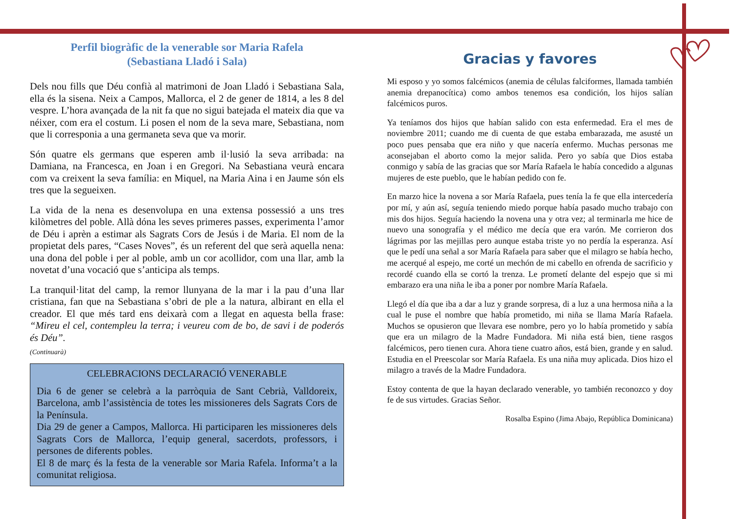Perfil biogràfic de la venerable sor Maria Rafela
(Sebastiana Lladó i Sala)
Dels nou fills que Déu confià al matrimoni de Joan Lladó i Sebastiana Sala, ella és la sisena. Neix a Campos, Mallorca, el 2 de gener de 1814, a les 8 del vespre. L’hora avançada de la nit fa que no sigui batejada el mateix dia que va néixer, com era el costum. Li posen el nom de la seva mare, Sebastiana, nom que li corresponia a una germaneta seva que va morir.
Són quatre els germans que esperen amb il·lusió la seva arribada: na Damiana, na Francesca, en Joan i en Gregori. Na Sebastiana veurà encara com va creixent la seva família: en Miquel, na Maria Aina i en Jaume són els tres que la segueixen.
La vida de la nena es desenvolupa en una extensa possessió a uns tres kilòmetres del poble. Allà dóna les seves primeres passes, experimenta l’amor de Déu i aprèn a estimar als Sagrats Cors de Jesús i de Maria. El nom de la propietat dels pares, “Cases Noves”, és un referent del que serà aquella nena: una dona del poble i per al poble, amb un cor acollidor, com una llar, amb la novetat d’una vocació que s’anticipa als temps.
La tranquil·litat del camp, la remor llunyana de la mar i la pau d’una llar cristiana, fan que na Sebastiana s’obri de ple a la natura, albirant en ella el creador. El que més tard ens deixarà com a llegat en aquesta bella frase: “Mireu el cel, contempleu la terra; i veureu com de bo, de savi i de poderós és Déu”.
(Continuarà)
CELEBRACIONS DECLARACIÓ VENERABLE
Dia 6 de gener se celebrà a la parròquia de Sant Cebrià, Valldoreix, Barcelona, amb l’assistència de totes les missioneres dels Sagrats Cors de la Península.
Dia 29 de gener a Campos, Mallorca. Hi participaren les missioneres dels Sagrats Cors de Mallorca, l’equip general, sacerdots, professors, i persones de diferents pobles.
El 8 de març és la festa de la venerable sor Maria Rafela. Informa’t a la comunitat religiosa.
Gracias y favores
Mi esposo y yo somos falcémicos (anemia de células falciformes, llamada también anemia drepanocítica) como ambos tenemos esa condición, los hijos salían falcémicos puros.
Ya teníamos dos hijos que habían salido con esta enfermedad. Era el mes de noviembre 2011; cuando me di cuenta de que estaba embarazada, me asusté un poco pues pensaba que era niño y que nacería enfermo. Muchas personas me aconsejaban el aborto como la mejor salida. Pero yo sabía que Dios estaba conmigo y sabía de las gracias que sor María Rafaela le había concedido a algunas mujeres de este pueblo, que le habían pedido con fe.
En marzo hice la novena a sor María Rafaela, pues tenía la fe que ella intercedería por mí, y aún así, seguía teniendo miedo porque había pasado mucho trabajo con mis dos hijos. Seguía haciendo la novena una y otra vez; al terminarla me hice de nuevo una sonografía y el médico me decía que era varón. Me corrieron dos lágrimas por las mejillas pero aunque estaba triste yo no perdía la esperanza. Así que le pedí una señal a sor María Rafaela para saber que el milagro se había hecho, me acerqué al espejo, me corté un mechón de mi cabello en ofrenda de sacrificio y recordé cuando ella se cortó la trenza. Le prometí delante del espejo que si mi embarazo era una niña le iba a poner por nombre María Rafaela.
Llegó el día que iba a dar a luz y grande sorpresa, di a luz a una hermosa niña a la cual le puse el nombre que había prometido, mi niña se llama María Rafaela. Muchos se opusieron que llevara ese nombre, pero yo lo había prometido y sabía que era un milagro de la Madre Fundadora. Mi niña está bien, tiene rasgos falcémicos, pero tienen cura. Ahora tiene cuatro años, está bien, grande y en salud. Estudia en el Preescolar sor María Rafaela. Es una niña muy aplicada. Dios hizo el milagro a través de la Madre Fundadora.
Estoy contenta de que la hayan declarado venerable, yo también reconozco y doy fe de sus virtudes. Gracias Señor.
Rosalba Espino (Jima Abajo, República Dominicana)